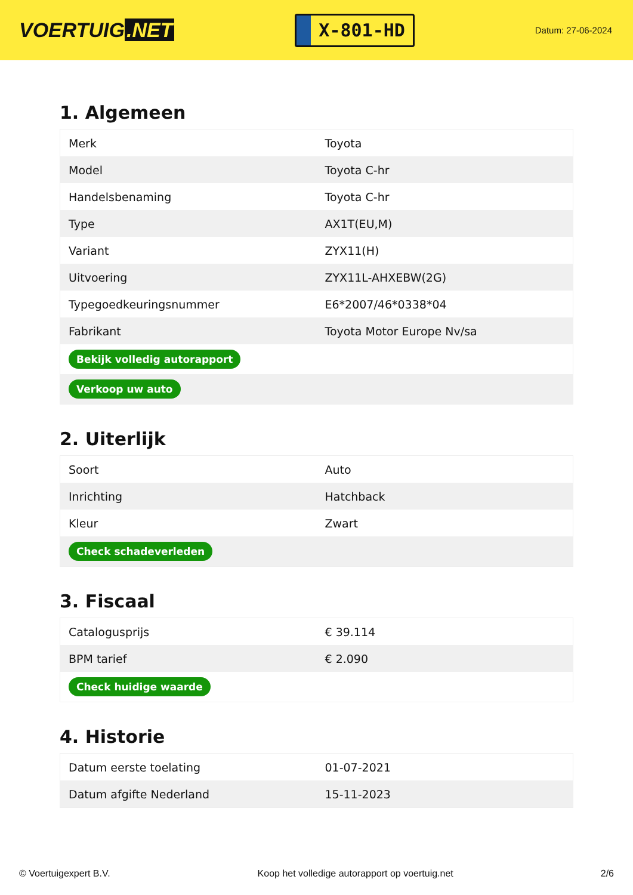VOERTUIG.NET
X-801-HD
Datum: 27-06-2024
1. Algemeen
| Merk | Toyota |
| Model | Toyota C-hr |
| Handelsbenaming | Toyota C-hr |
| Type | AX1T(EU,M) |
| Variant | ZYX11(H) |
| Uitvoering | ZYX11L-AHXEBW(2G) |
| Typegoedkeuringsnummer | E6*2007/46*0338*04 |
| Fabrikant | Toyota Motor Europe Nv/sa |
| Bekijk volledig autorapport | |
| Verkoop uw auto | |
2. Uiterlijk
| Soort | Auto |
| Inrichting | Hatchback |
| Kleur | Zwart |
| Check schadeverleden | |
3. Fiscaal
| Catalogusprijs | € 39.114 |
| BPM tarief | € 2.090 |
| Check huidige waarde | |
4. Historie
| Datum eerste toelating | 01-07-2021 |
| Datum afgifte Nederland | 15-11-2023 |
© Voertuigexpert B.V. Koop het volledige autorapport op voertuig.net 2/6